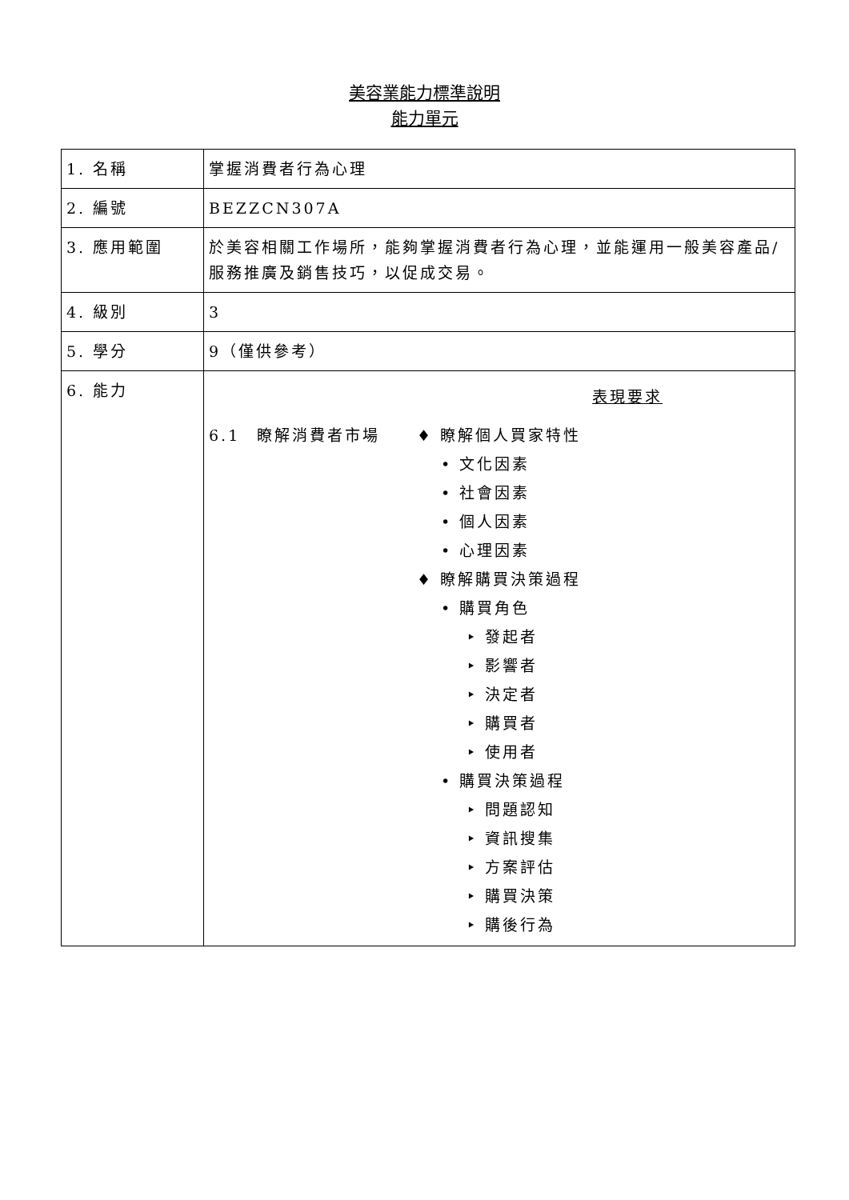美容業能力標準說明
能力單元
| 1. 名稱 | 掌握消費者行為心理 |
| 2. 編號 | BEZZCN307A |
| 3. 應用範圍 | 於美容相關工作場所，能夠掌握消費者行為心理，並能運用一般美容產品/服務推廣及銷售技巧，以促成交易。 |
| 4. 級別 | 3 |
| 5. 學分 | 9（僅供參考） |
| 6. 能力 | 表現要求 6.1 瞭解消費者市場 ♦ 瞭解個人買家特性 • 文化因素 • 社會因素 • 個人因素 • 心理因素 ♦ 瞭解購買決策過程 • 購買角色 ‣ 發起者 ‣ 影響者 ‣ 決定者 ‣ 購買者 ‣ 使用者 • 購買決策過程 ‣ 問題認知 ‣ 資訊搜集 ‣ 方案評估 ‣ 購買決策 ‣ 購後行為 |